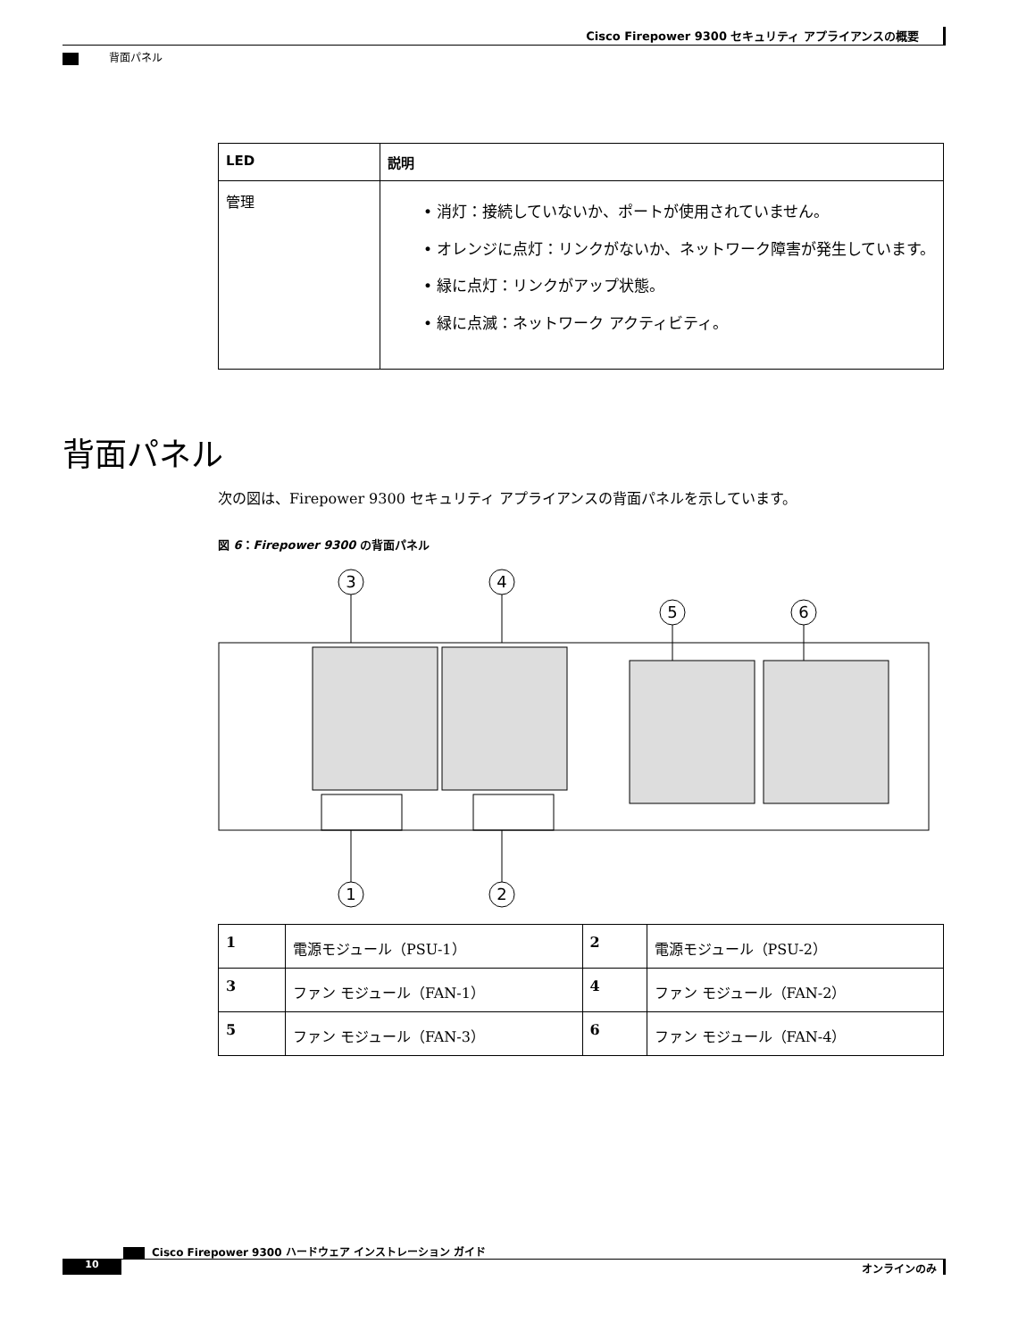Cisco Firepower 9300 セキュリティ アプライアンスの概要
背面パネル
| LED | 説明 |
| --- | --- |
| 管理 | • 消灯：接続していないか、ポートが使用されていません。 • オレンジに点灯：リンクがないか、ネットワーク障害が発生しています。 • 緑に点灯：リンクがアップ状態。 • 緑に点滅：ネットワーク アクティビティ。 |
背面パネル
次の図は、Firepower 9300 セキュリティ アプライアンスの背面パネルを示しています。
図 6：Firepower 9300 の背面パネル
3
4
5
6
1
2
| 1 | 電源モジュール（PSU-1） | 2 | 電源モジュール（PSU-2） |
| 3 | ファン モジュール（FAN-1） | 4 | ファン モジュール（FAN-2） |
| 5 | ファン モジュール（FAN-3） | 6 | ファン モジュール（FAN-4） |
Cisco Firepower 9300 ハードウェア インストレーション ガイド
10 オンラインのみ